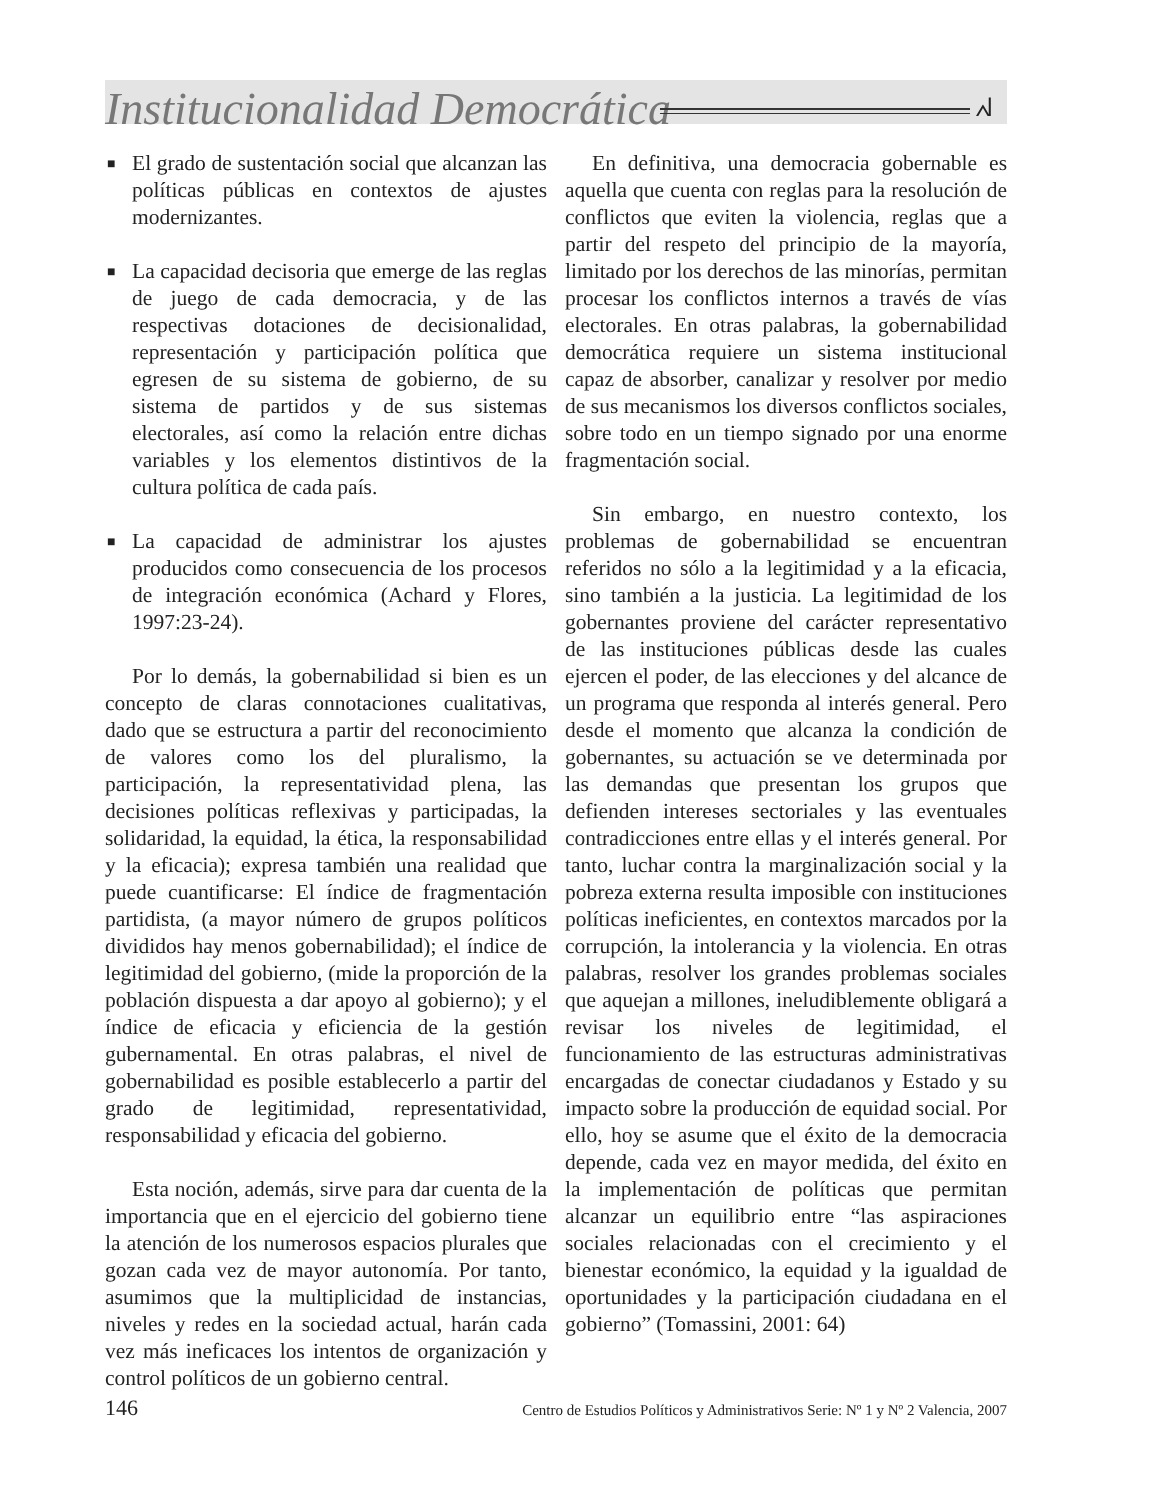Institucionalidad Democrática ᖽ
■ El grado de sustentación social que alcanzan las políticas públicas en contextos de ajustes modernizantes.
■ La capacidad decisoria que emerge de las reglas de juego de cada democracia, y de las respectivas dotaciones de decisionalidad, representación y participación política que egresen de su sistema de gobierno, de su sistema de partidos y de sus sistemas electorales, así como la relación entre dichas variables y los elementos distintivos de la cultura política de cada país.
■ La capacidad de administrar los ajustes producidos como consecuencia de los procesos de integración económica (Achard y Flores, 1997:23-24).
Por lo demás, la gobernabilidad si bien es un concepto de claras connotaciones cualitativas, dado que se estructura a partir del reconocimiento de valores como los del pluralismo, la participación, la representatividad plena, las decisiones políticas reflexivas y participadas, la solidaridad, la equidad, la ética, la responsabilidad y la eficacia); expresa también una realidad que puede cuantificarse: El índice de fragmentación partidista, (a mayor número de grupos políticos divididos hay menos gobernabilidad); el índice de legitimidad del gobierno, (mide la proporción de la población dispuesta a dar apoyo al gobierno); y el índice de eficacia y eficiencia de la gestión gubernamental. En otras palabras, el nivel de gobernabilidad es posible establecerlo a partir del grado de legitimidad, representatividad, responsabilidad y eficacia del gobierno.
Esta noción, además, sirve para dar cuenta de la importancia que en el ejercicio del gobierno tiene la atención de los numerosos espacios plurales que gozan cada vez de mayor autonomía. Por tanto, asumimos que la multiplicidad de instancias, niveles y redes en la sociedad actual, harán cada vez más ineficaces los intentos de organización y control políticos de un gobierno central.
En definitiva, una democracia gobernable es aquella que cuenta con reglas para la resolución de conflictos que eviten la violencia, reglas que a partir del respeto del principio de la mayoría, limitado por los derechos de las minorías, permitan procesar los conflictos internos a través de vías electorales. En otras palabras, la gobernabilidad democrática requiere un sistema institucional capaz de absorber, canalizar y resolver por medio de sus mecanismos los diversos conflictos sociales, sobre todo en un tiempo signado por una enorme fragmentación social.
Sin embargo, en nuestro contexto, los problemas de gobernabilidad se encuentran referidos no sólo a la legitimidad y a la eficacia, sino también a la justicia. La legitimidad de los gobernantes proviene del carácter representativo de las instituciones públicas desde las cuales ejercen el poder, de las elecciones y del alcance de un programa que responda al interés general. Pero desde el momento que alcanza la condición de gobernantes, su actuación se ve determinada por las demandas que presentan los grupos que defienden intereses sectoriales y las eventuales contradicciones entre ellas y el interés general. Por tanto, luchar contra la marginalización social y la pobreza externa resulta imposible con instituciones políticas ineficientes, en contextos marcados por la corrupción, la intolerancia y la violencia. En otras palabras, resolver los grandes problemas sociales que aquejan a millones, ineludiblemente obligará a revisar los niveles de legitimidad, el funcionamiento de las estructuras administrativas encargadas de conectar ciudadanos y Estado y su impacto sobre la producción de equidad social. Por ello, hoy se asume que el éxito de la democracia depende, cada vez en mayor medida, del éxito en la implementación de políticas que permitan alcanzar un equilibrio entre “las aspiraciones sociales relacionadas con el crecimiento y el bienestar económico, la equidad y la igualdad de oportunidades y la participación ciudadana en el gobierno” (Tomassini, 2001: 64)
146 Centro de Estudios Políticos y Administrativos Serie: Nº 1 y Nº 2 Valencia, 2007